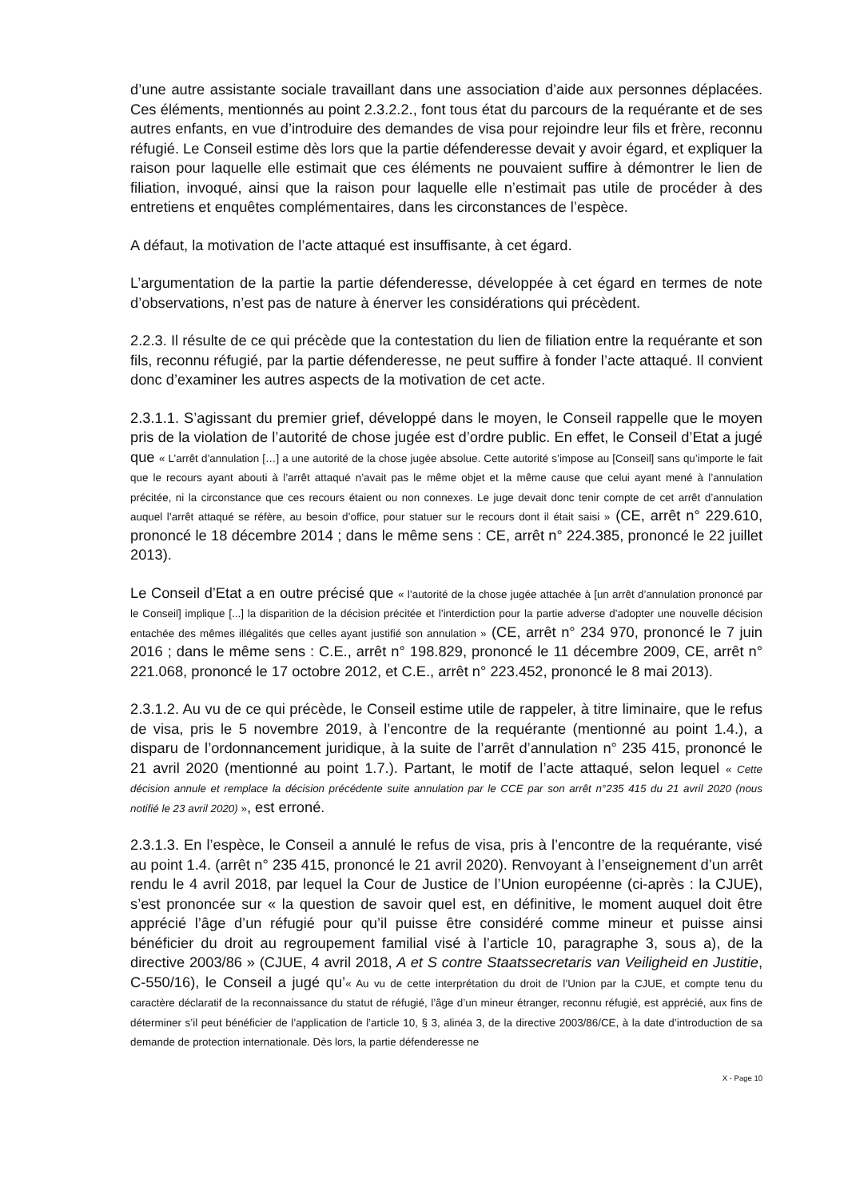d’une autre assistante sociale travaillant dans une association d’aide aux personnes déplacées. Ces éléments, mentionnés au point 2.3.2.2., font tous état du parcours de la requérante et de ses autres enfants, en vue d’introduire des demandes de visa pour rejoindre leur fils et frère, reconnu réfugié. Le Conseil estime dès lors que la partie défenderesse devait y avoir égard, et expliquer la raison pour laquelle elle estimait que ces éléments ne pouvaient suffire à démontrer le lien de filiation, invoqué, ainsi que la raison pour laquelle elle n’estimait pas utile de procéder à des entretiens et enquêtes complémentaires, dans les circonstances de l’espèce.
A défaut, la motivation de l’acte attaqué est insuffisante, à cet égard.
L’argumentation de la partie la partie défenderesse, développée à cet égard en termes de note d’observations, n’est pas de nature à énerver les considérations qui précèdent.
2.2.3. Il résulte de ce qui précède que la contestation du lien de filiation entre la requérante et son fils, reconnu réfugié, par la partie défenderesse, ne peut suffire à fonder l’acte attaqué. Il convient donc d’examiner les autres aspects de la motivation de cet acte.
2.3.1.1. S’agissant du premier grief, développé dans le moyen, le Conseil rappelle que le moyen pris de la violation de l’autorité de chose jugée est d’ordre public. En effet, le Conseil d’Etat a jugé que « L’arrêt d’annulation […] a une autorité de la chose jugée absolue. Cette autorité s’impose au [Conseil] sans qu’importe le fait que le recours ayant abouti à l’arrêt attaqué n’avait pas le même objet et la même cause que celui ayant mené à l’annulation précitée, ni la circonstance que ces recours étaient ou non connexes. Le juge devait donc tenir compte de cet arrêt d’annulation auquel l’arrêt attaqué se réfère, au besoin d’office, pour statuer sur le recours dont il était saisi » (CE, arrêt n° 229.610, prononcé le 18 décembre 2014 ; dans le même sens : CE, arrêt n° 224.385, prononcé le 22 juillet 2013).
Le Conseil d’Etat a en outre précisé que « l’autorité de la chose jugée attachée à [un arrêt d’annulation prononcé par le Conseil] implique [...] la disparition de la décision précitée et l’interdiction pour la partie adverse d’adopter une nouvelle décision entachée des mêmes illégalités que celles ayant justifié son annulation » (CE, arrêt n° 234 970, prononcé le 7 juin 2016 ; dans le même sens : C.E., arrêt n° 198.829, prononcé le 11 décembre 2009, CE, arrêt n° 221.068, prononcé le 17 octobre 2012, et C.E., arrêt n° 223.452, prononcé le 8 mai 2013).
2.3.1.2. Au vu de ce qui précède, le Conseil estime utile de rappeler, à titre liminaire, que le refus de visa, pris le 5 novembre 2019, à l’encontre de la requérante (mentionné au point 1.4.), a disparu de l’ordonnancement juridique, à la suite de l’arrêt d’annulation n° 235 415, prononcé le 21 avril 2020 (mentionné au point 1.7.). Partant, le motif de l’acte attaqué, selon lequel « Cette décision annule et remplace la décision précédente suite annulation par le CCE par son arrêt n°235 415 du 21 avril 2020 (nous notifié le 23 avril 2020) », est erroné.
2.3.1.3. En l’espèce, le Conseil a annulé le refus de visa, pris à l’encontre de la requérante, visé au point 1.4. (arrêt n° 235 415, prononcé le 21 avril 2020). Renvoyant à l’enseignement d’un arrêt rendu le 4 avril 2018, par lequel la Cour de Justice de l’Union européenne (ci-après : la CJUE), s’est prononcée sur « la question de savoir quel est, en définitive, le moment auquel doit être apprécié l’âge d’un réfugié pour qu’il puisse être considéré comme mineur et puisse ainsi bénéficier du droit au regroupement familial visé à l’article 10, paragraphe 3, sous a), de la directive 2003/86 » (CJUE, 4 avril 2018, A et S contre Staatssecretaris van Veiligheid en Justitie, C-550/16), le Conseil a jugé qu’« Au vu de cette interprétation du droit de l’Union par la CJUE, et compte tenu du caractère déclaratif de la reconnaissance du statut de réfugié, l’âge d’un mineur étranger, reconnu réfugié, est apprécié, aux fins de déterminer s’il peut bénéficier de l’application de l’article 10, § 3, alinéa 3, de la directive 2003/86/CE, à la date d’introduction de sa demande de protection internationale. Dès lors, la partie défenderesse ne
X - Page 10